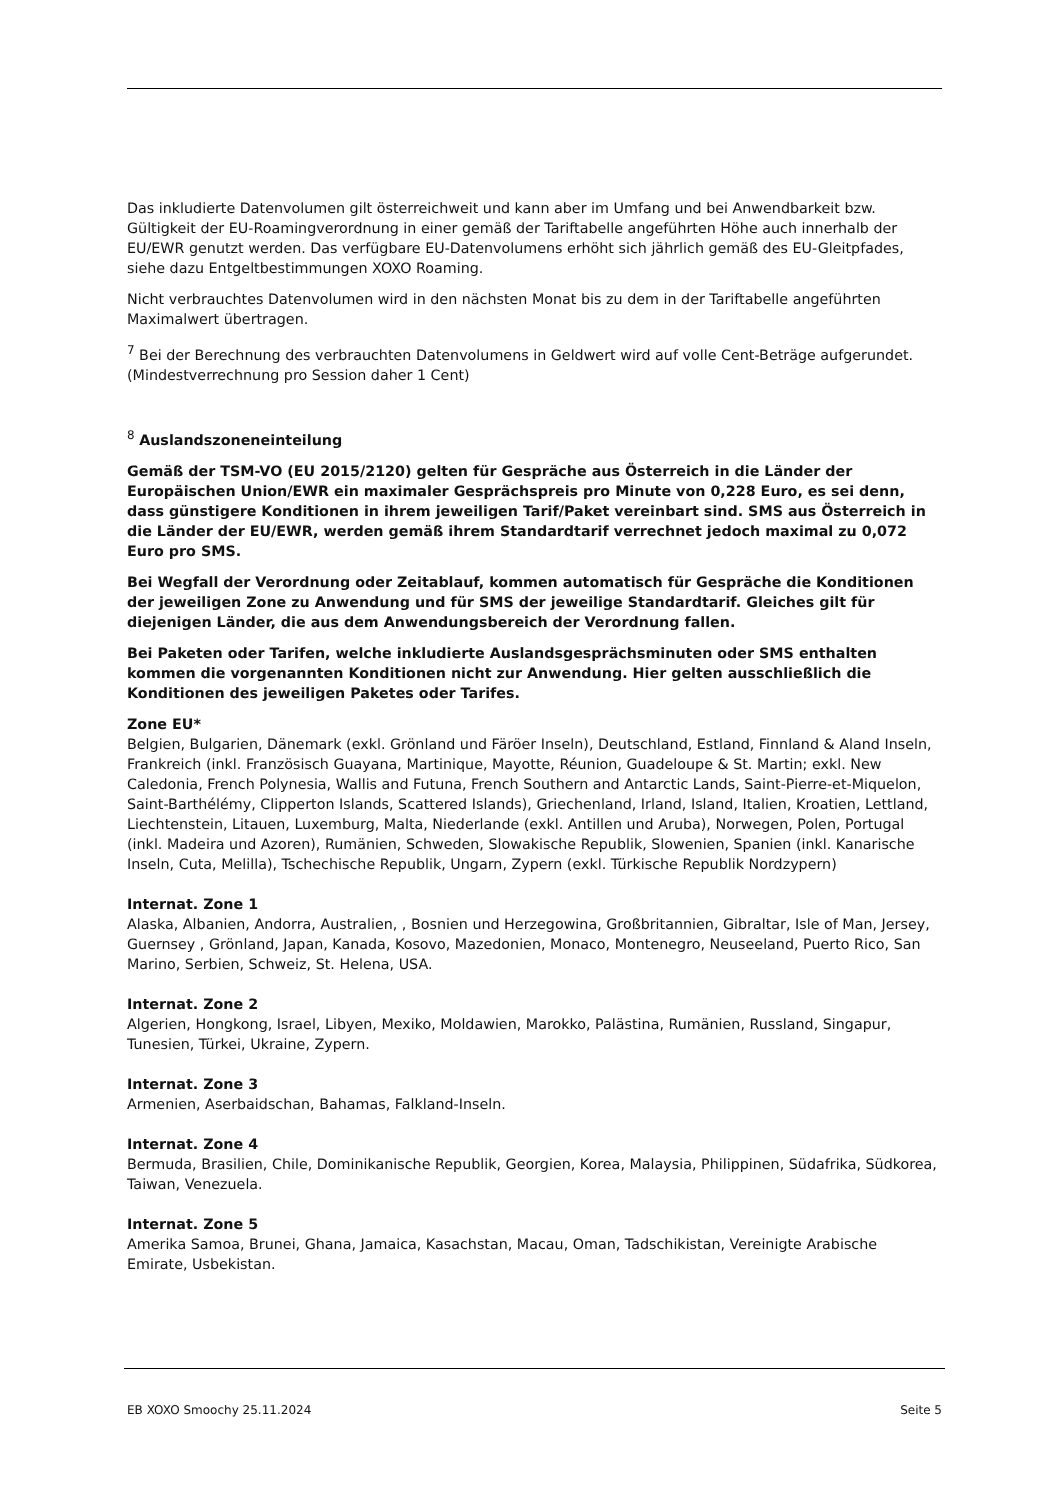Das inkludierte Datenvolumen gilt österreichweit und kann aber im Umfang und bei Anwendbarkeit bzw. Gültigkeit der EU-Roamingverordnung in einer gemäß der Tariftabelle angeführten Höhe auch innerhalb der EU/EWR genutzt werden. Das verfügbare EU-Datenvolumens erhöht sich jährlich gemäß des EU-Gleitpfades, siehe dazu Entgeltbestimmungen XOXO Roaming.
Nicht verbrauchtes Datenvolumen wird in den nächsten Monat bis zu dem in der Tariftabelle angeführten Maximalwert übertragen.
<sup>7</sup> Bei der Berechnung des verbrauchten Datenvolumens in Geldwert wird auf volle Cent-Beträge aufgerundet. (Mindestverrechnung pro Session daher 1 Cent)
<sup>8</sup> Auslandszoneneinteilung
Gemäß der TSM-VO (EU 2015/2120) gelten für Gespräche aus Österreich in die Länder der Europäischen Union/EWR ein maximaler Gesprächspreis pro Minute von 0,228 Euro, es sei denn, dass günstigere Konditionen in ihrem jeweiligen Tarif/Paket vereinbart sind. SMS aus Österreich in die Länder der EU/EWR, werden gemäß ihrem Standardtarif verrechnet jedoch maximal zu 0,072 Euro pro SMS.
Bei Wegfall der Verordnung oder Zeitablauf, kommen automatisch für Gespräche die Konditionen der jeweiligen Zone zu Anwendung und für SMS der jeweilige Standardtarif. Gleiches gilt für diejenigen Länder, die aus dem Anwendungsbereich der Verordnung fallen.
Bei Paketen oder Tarifen, welche inkludierte Auslandsgesprächsminuten oder SMS enthalten kommen die vorgenannten Konditionen nicht zur Anwendung. Hier gelten ausschließlich die Konditionen des jeweiligen Paketes oder Tarifes.
Zone EU*
Belgien, Bulgarien, Dänemark (exkl. Grönland und Färöer Inseln), Deutschland, Estland, Finnland & Aland Inseln, Frankreich (inkl. Französisch Guayana, Martinique, Mayotte, Réunion, Guadeloupe & St. Martin; exkl. New Caledonia, French Polynesia, Wallis and Futuna, French Southern and Antarctic Lands, Saint-Pierre-et-Miquelon, Saint-Barthélémy, Clipperton Islands, Scattered Islands), Griechenland, Irland, Island, Italien, Kroatien, Lettland, Liechtenstein, Litauen, Luxemburg, Malta, Niederlande (exkl. Antillen und Aruba), Norwegen, Polen, Portugal (inkl. Madeira und Azoren), Rumänien, Schweden, Slowakische Republik, Slowenien, Spanien (inkl. Kanarische Inseln, Cuta, Melilla), Tschechische Republik, Ungarn, Zypern (exkl. Türkische Republik Nordzypern)
Internat. Zone 1
Alaska, Albanien, Andorra, Australien, , Bosnien und Herzegowina, Großbritannien, Gibraltar, Isle of Man, Jersey, Guernsey , Grönland, Japan, Kanada, Kosovo, Mazedonien, Monaco, Montenegro, Neuseeland, Puerto Rico, San Marino, Serbien, Schweiz, St. Helena, USA.
Internat. Zone 2
Algerien, Hongkong, Israel, Libyen, Mexiko, Moldawien, Marokko, Palästina, Rumänien, Russland, Singapur, Tunesien, Türkei, Ukraine, Zypern.
Internat. Zone 3
Armenien, Aserbaidschan, Bahamas, Falkland-Inseln.
Internat. Zone 4
Bermuda, Brasilien, Chile, Dominikanische Republik, Georgien, Korea, Malaysia, Philippinen, Südafrika, Südkorea, Taiwan, Venezuela.
Internat. Zone 5
Amerika Samoa, Brunei, Ghana, Jamaica, Kasachstan, Macau, Oman, Tadschikistan, Vereinigte Arabische Emirate, Usbekistan.
EB XOXO Smoochy 25.11.2024 Seite 5